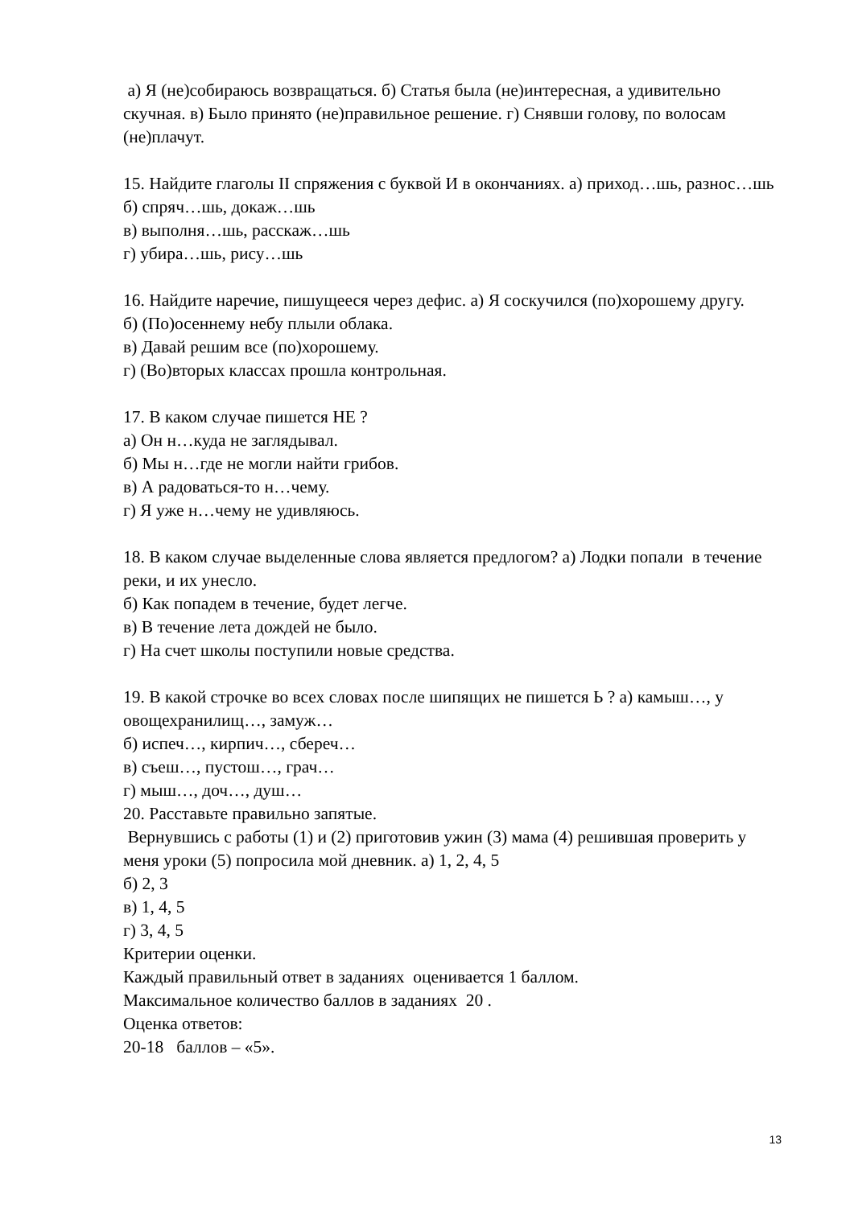а) Я (не)собираюсь возвращаться. б) Статья была (не)интересная, а удивительно скучная. в) Было принято (не)правильное решение. г) Снявши голову, по волосам (не)плачут.
15. Найдите глаголы II спряжения с буквой И в окончаниях. а) приход…шь, разнос…шь
б) спряч…шь, докаж…шь
в) выполня…шь, расскаж…шь
г) убира…шь, рису…шь
16. Найдите наречие, пишущееся через дефис. а) Я соскучился (по)хорошему другу.
б) (По)осеннему небу плыли облака.
в) Давай решим все (по)хорошему.
г) (Во)вторых классах прошла контрольная.
17. В каком случае пишется НЕ ?
а) Он н…куда не заглядывал.
б) Мы н…где не могли найти грибов.
в) А радоваться-то н…чему.
г) Я уже н…чему не удивляюсь.
18. В каком случае выделенные слова является предлогом? а) Лодки попали в течение реки, и их унесло.
б) Как попадем в течение, будет легче.
в) В течение лета дождей не было.
г) На счет школы поступили новые средства.
19. В какой строчке во всех словах после шипящих не пишется Ь ? а) камыш…, у овощехранилищ…, замуж…
б) испеч…, кирпич…, сбереч…
в) съеш…, пустош…, грач…
г) мыш…, доч…, душ…
20. Расставьте правильно запятые.
Вернувшись с работы (1) и (2) приготовив ужин (3) мама (4) решившая проверить у меня уроки (5) попросила мой дневник. а) 1, 2, 4, 5
б) 2, 3
в) 1, 4, 5
г) 3, 4, 5
Критерии оценки.
Каждый правильный ответ в заданиях оценивается 1 баллом.
Максимальное количество баллов в заданиях 20 .
Оценка ответов:
20-18 баллов – «5».
13